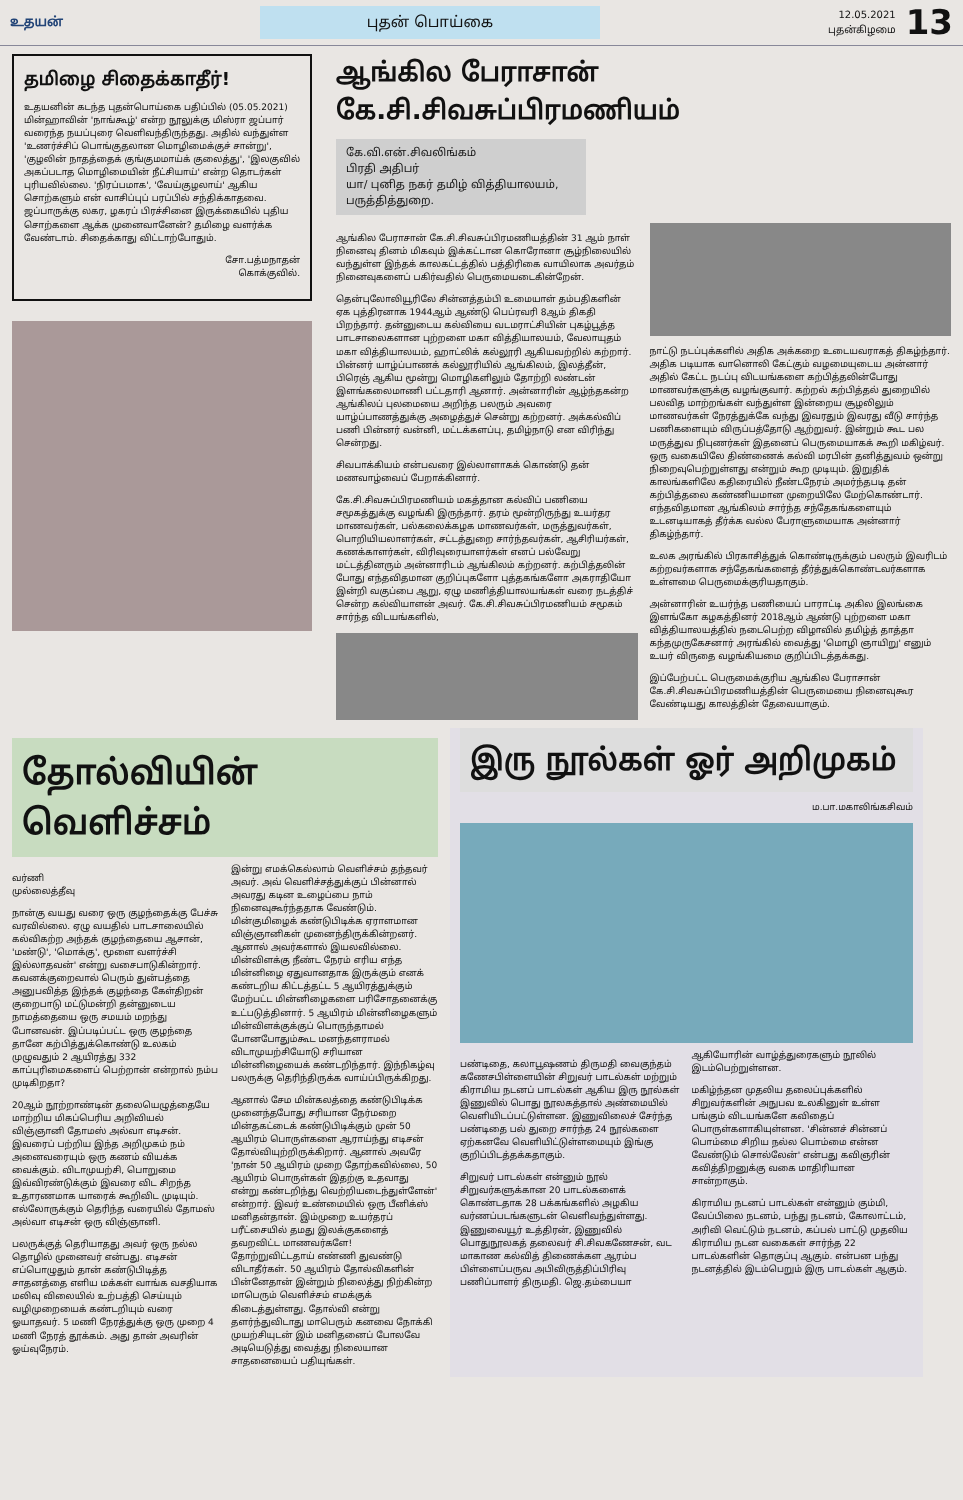உதயன்
புதன் பொய்கை
12.05.2021
புதன்கிழமை
13
தமிழை சிதைக்காதீர்!
உதயனின் கடந்த புதன்பொய்கை பதிப்பில் (05.05.2021) மின்ஹாவின் 'நாங்கூழ்' என்ற நூலுக்கு மிஸ்ரா ஜப்பார் வரைந்த நயப்புரை வெளிவந்திருந்தது. அதில் வந்துள்ள 'உணர்ச்சிப் பொங்குதலான மொழிமைக்குச் சான்று', 'குழலின் நாதத்தைக் குங்குமமாய்க் குலைத்து', 'இலகுவில் அகப்படாத மொழிமையின் நீட்சியாய்' என்ற தொடர்கள் புரியவில்லை. 'நிரப்பமாக', 'வேய்குழலாய்' ஆகிய சொற்களும் என் வாசிப்புப் பரப்பில் சந்திக்காதவை. ஜப்பாருக்கு லகர, ழகரப் பிரச்சினை இருக்கையில் புதிய சொற்களை ஆக்க முனைவானேன்? தமிழை வளர்க்க வேண்டாம். சிதைக்காது விட்டாற்போதும்.
சோ.பத்மநாதன்
கொக்குவில்.
ஆங்கில பேராசான் கே.சி.சிவசுப்பிரமணியம்
கே.வி.என்.சிவலிங்கம்
பிரதி அதிபர்
யா/ புனித நகர் தமிழ் வித்தியாலயம்,
பருத்தித்துறை.
ஆங்கில பேராசான் கே.சி.சிவசுப்பிரமணியத்தின் 31 ஆம் நாள் நினைவு தினம் மிகவும் இக்கட்டான கொரோனா சூழ்நிலையில் வந்துள்ள இந்தக் காலகட்டத்தில் பத்திரிகை வாயிலாக அவர்தம் நினைவுகளைப் பகிர்வதில் பெருமையடைகின்றேன்.
தென்புலோலியூரிலே சின்னத்தம்பி உமையாள் தம்பதிகளின் ஏக புத்திரனாக 1944ஆம் ஆண்டு பெப்ரவரி 8ஆம் திகதி பிறந்தார். தன்னுடைய கல்வியை வடமராட்சியின் புகழ்பூத்த பாடசாலைகளான புற்றளை மகா வித்தியாலயம், வேலாயுதம் மகா வித்தியாலயம், ஹாட்லிக் கல்லூரி ஆகியவற்றில் கற்றார். பின்னர் யாழ்ப்பாணக் கல்லூரியில் ஆங்கிலம், இலத்தீன், பிரெஞ் ஆகிய மூன்று மொழிகளிலும் தோற்றி லண்டன் இளங்கலைமாணி பட்டதாரி ஆனார். அன்னாரின் ஆழ்ந்தகன்ற ஆங்கிலப் புலமையை அறிந்த பலரும் அவரை யாழ்ப்பாணத்துக்கு அழைத்துச் சென்று கற்றனர். அக்கல்விப் பணி பின்னர் வன்னி, மட்டக்களப்பு, தமிழ்நாடு என விரிந்து சென்றது.
சிவபாக்கியம் என்பவரை இல்லாளாகக் கொண்டு தன் மணவாழ்வைப் பேறாக்கினார்.
கே.சி.சிவசுப்பிரமணியம் மகத்தான கல்விப் பணியை சமூகத்துக்கு வழங்கி இருந்தார். தரம் மூன்றிருந்து உயர்தர மாணவர்கள், பல்கலைக்கழக மாணவர்கள், மருத்துவர்கள், பொறியியலாளர்கள், சட்டத்துறை சார்ந்தவர்கள், ஆசிரியர்கள், கணக்காளர்கள், விரிவுரையாளர்கள் எனப் பல்வேறு மட்டத்தினரும் அன்னாரிடம் ஆங்கிலம் கற்றனர். கற்பித்தலின் போது எந்தவிதமான குறிப்புகளோ புத்தகங்களோ அகராதியோ இன்றி வகுப்பை ஆறு, ஏழு மணித்தியாலயங்கள் வரை நடத்திச் சென்ற கல்வியாளன் அவர். கே.சி.சிவசுப்பிரமணியம் சமூகம் சார்ந்த விடயங்களில்,
நாட்டு நடப்புக்களில் அதிக அக்கறை உடையவராகத் திகழ்ந்தார். அதிக படியாக வானொலி கேட்கும் வழமையுடைய அன்னார் அதில் கேட்ட நடப்பு விடயங்களை கற்பித்தலின்போது மாணவர்களுக்கு வழங்குவார். கற்றல் கற்பித்தல் துறையில் பலவித மாற்றங்கள் வந்துள்ள இன்றைய சூழலிலும் மாணவர்கள் நேரத்துக்கே வந்து இவரதும் இவரது வீடு சார்ந்த பணிகளையும் விருப்பத்தோடு ஆற்றுவர். இன்றும் கூட பல மருத்துவ நிபுணர்கள் இதனைப் பெருமையாகக் கூறி மகிழ்வர். ஒரு வகையிலே திண்ணைக் கல்வி மரபின் தனித்துவம் ஒன்று நிறைவுபெற்றுள்ளது என்றும் கூற முடியும். இறுதிக் காலங்களிலே கதிரையில் நீண்டநேரம் அமர்ந்தபடி தன் கற்பித்தலை கண்ணியமான முறையிலே மேற்கொண்டார். எந்தவிதமான ஆங்கிலம் சார்ந்த சந்தேகங்களையும் உடனடியாகத் தீர்க்க வல்ல பேராளுமையாக அன்னார் திகழ்ந்தார்.
உலக அரங்கில் பிரகாசித்துக் கொண்டிருக்கும் பலரும் இவரிடம் கற்றவர்களாக சந்தேகங்களைத் தீர்த்துக்கொண்டவர்களாக உள்ளமை பெருமைக்குரியதாகும்.
அன்னாரின் உயர்ந்த பணியைப் பாராட்டி அகில இலங்கை இளங்கோ கழகத்தினர் 2018ஆம் ஆண்டு புற்றளை மகா வித்தியாலயத்தில் நடைபெற்ற விழாவில் தமிழ்த் தாத்தா கந்தமுருகேசனார் அரங்கில் வைத்து 'மொழி ஞாயிறு' எனும் உயர் விருதை வழங்கியமை குறிப்பிடத்தக்கது.
இப்பேற்பட்ட பெருமைக்குரிய ஆங்கில பேராசான் கே.சி.சிவசுப்பிரமணியத்தின் பெருமையை நினைவுகூர வேண்டியது காலத்தின் தேவையாகும்.
தோல்வியின் வெளிச்சம்
வர்ணி
முல்லைத்தீவு
நான்கு வயது வரை ஒரு குழந்தைக்கு பேச்சு வரவில்லை. ஏழு வயதில் பாடசாலையில் கல்விகற்ற அந்தக் குழந்தையை ஆசான், 'மண்டு', 'மொக்கு', மூளை வளர்ச்சி இல்லாதவன்' என்று வசைபாடுகின்றார். கவனக்குறைவால் பெரும் துன்பத்தை அனுபவித்த இந்தக் குழந்தை கேள்திறன் குறைபாடு மட்டுமன்றி தன்னுடைய நாமத்தையை ஒரு சமயம் மறந்து போனவன். இப்படிப்பட்ட ஒரு குழந்தை தானே கற்பித்துக்கொண்டு உலகம் முழுவதும் 2 ஆயிரத்து 332 காப்புரிமைகளைப் பெற்றான் என்றால் நம்ப முடிகிறதா?
20ஆம் நூற்றாண்டின் தலையெழுத்தையே மாற்றிய மிகப்பெரிய அறிவியல் விஞ்ஞானி தோமஸ் அல்வா எடிசன். இவரைப் பற்றிய இந்த அறிமுகம் நம் அனைவரையும் ஒரு கணம் வியக்க வைக்கும். விடாமுயற்சி, பொறுமை இவ்விரண்டுக்கும் இவரை விட சிறந்த உதாரணமாக யாரைக் கூறிவிட முடியும். எல்லோருக்கும் தெரிந்த வரையில் தோமஸ் அல்வா எடிசன் ஒரு விஞ்ஞானி.
பலருக்குத் தெரியாதது அவர் ஒரு நல்ல தொழில் முனைவர் என்பது. எடிசன் எப்பொழுதும் தான் கண்டுபிடித்த சாதனத்தை எளிய மக்கள் வாங்க வசதியாக மலிவு விலையில் உற்பத்தி செய்யும் வழிமுறையைக் கண்டறியும் வரை ஓயாதவர். 5 மணி நேரத்துக்கு ஒரு முறை 4 மணி நேரத் தூக்கம். அது தான் அவரின் ஓய்வுநேரம்.
இன்று எமக்கெல்லாம் வெளிச்சம் தந்தவர் அவர். அவ் வெளிச்சத்துக்குப் பின்னால் அவரது கடின உழைப்பை நாம் நினைவுகூர்ந்ததாக வேண்டும். மின்குமிழைக் கண்டுபிடிக்க ஏராளமான விஞ்ஞானிகள் முனைந்திருக்கின்றனர். ஆனால் அவர்களால் இயலவில்லை. மின்விளக்கு நீண்ட நேரம் எரிய எந்த மின்னிழை ஏதுவானதாக இருக்கும் எனக் கண்டறிய கிட்டத்தட்ட 5 ஆயிரத்துக்கும் மேற்பட்ட மின்னிழைகளை பரிசோதனைக்கு உட்படுத்தினார். 5 ஆயிரம் மின்னிழைகளும் மின்விளக்குக்குப் பொருந்தாமல் போனபோதும்கூட மனந்தளராமல் விடாமுயற்சியோடு சரியான மின்னிழையைக் கண்டறிந்தார். இந்நிகழ்வு பலருக்கு தெரிந்திருக்க வாய்ப்பிருக்கிறது.
ஆனால் சேம மின்கலத்தை கண்டுபிடிக்க முனைந்தபோது சரியான நேர்மறை மின்தகட்டைக் கண்டுபிடிக்கும் முன் 50 ஆயிரம் பொருள்களை ஆராய்ந்து எடிசன் தோல்வியுற்றிருக்கிறார். ஆனால் அவரே 'நான் 50 ஆயிரம் முறை தோற்கவில்லை, 50 ஆயிரம் பொருள்கள் இதற்கு உதவாது என்று கண்டறிந்து வெற்றியடைந்துள்ளேன்' என்றார். இவர் உண்மையில் ஒரு பீனிக்ஸ் மனிதன்தான். இம்முறை உயர்தரப் பரீட்சையில் தமது இலக்குகளைத் தவறவிட்ட மாணவர்களே! தோற்றுவிட்டதாய் எண்ணி துவண்டு விடாதீர்கள். 50 ஆயிரம் தோல்விகளின் பின்னேதான் இன்றும் நிலைத்து நிற்கின்ற மாபெரும் வெளிச்சம் எமக்குக் கிடைத்துள்ளது. தோல்வி என்று தளர்ந்துவிடாது மாபெரும் கனவை நோக்கி முயற்சியுடன் இம் மனிதனைப் போலவே அடியெடுத்து வைத்து நிலையான சாதனையைப் பதியுங்கள்.
இரு நூல்கள் ஓர் அறிமுகம்
ம.பா.மகாலிங்கசிவம்
பண்டிதை, கலாபூஷணம் திருமதி வைகுந்தம் கணேசபிள்ளையின் சிறுவர் பாடல்கள் மற்றும் கிராமிய நடனப் பாடல்கள் ஆகிய இரு நூல்கள் இணுவில் பொது நூலகத்தால் அண்மையில் வெளியிடப்பட்டுள்ளன. இணுவிலைச் சேர்ந்த பண்டிதை பல் துறை சார்ந்த 24 நூல்களை ஏற்கனவே வெளியிட்டுள்ளமையும் இங்கு குறிப்பிடத்தக்கதாகும்.
சிறுவர் பாடல்கள் என்னும் நூல் சிறுவர்களுக்கான 20 பாடல்களைக் கொண்டதாக 28 பக்கங்களில் அழகிய வர்ணப்படங்களுடன் வெளிவந்துள்ளது. இணுவையூர் உத்திரன், இணுவில் பொதுநூலகத் தலைவர் சி.சிவகணேசன், வட மாகாண கல்வித் திணைக்கள ஆரம்ப பிள்ளைப்பருவ அபிவிருத்திப்பிரிவு பணிப்பாளர் திருமதி. ஜெ.தம்பையா ஆகியோரின் வாழ்த்துரைகளும் நூலில் இடம்பெற்றுள்ளன.
மகிழ்ந்தன முதலிய தலைப்புக்களில் சிறுவர்களின் அநுபவ உலகினுள் உள்ள பங்கும் விடயங்களே கவிதைப் பொருள்களாகியுள்ளன. 'சின்னச் சின்னப் பொம்மை சிறிய நல்ல பொம்மை என்ன வேண்டும் சொல்லேன்' என்பது கவிஞரின் கவித்திறனுக்கு வகை மாதிரியான சான்றாகும்.
கிராமிய நடனப் பாடல்கள் என்னும் கும்மி, வேப்பிலை நடனம், பந்து நடனம், கோலாட்டம், அரிவி வெட்டும் நடனம், கப்பல் பாட்டு முதலிய கிராமிய நடன வகைகள் சார்ந்த 22 பாடல்களின் தொகுப்பு ஆகும். என்பன பந்து நடனத்தில் இடம்பெறும் இரு பாடல்கள் ஆகும்.